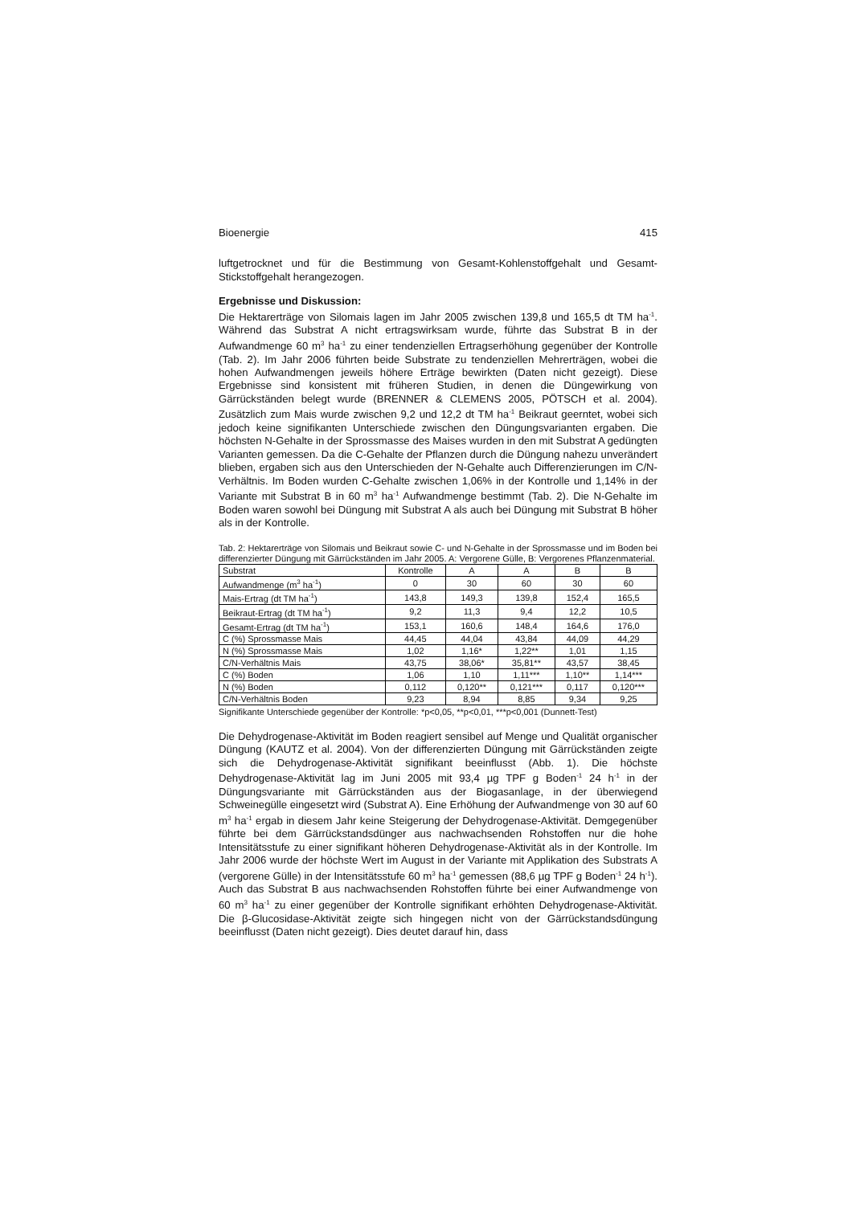Bioenergie 415
luftgetrocknet und für die Bestimmung von Gesamt-Kohlenstoffgehalt und Gesamt-Stickstoffgehalt herangezogen.
Ergebnisse und Diskussion:
Die Hektarerträge von Silomais lagen im Jahr 2005 zwischen 139,8 und 165,5 dt TM ha<sup>-1</sup>. Während das Substrat A nicht ertragswirksam wurde, führte das Substrat B in der Aufwandmenge 60 m<sup>3</sup> ha<sup>-1</sup> zu einer tendenziellen Ertragserhöhung gegenüber der Kontrolle (Tab. 2). Im Jahr 2006 führten beide Substrate zu tendenziellen Mehrerträgen, wobei die hohen Aufwandmengen jeweils höhere Erträge bewirkten (Daten nicht gezeigt). Diese Ergebnisse sind konsistent mit früheren Studien, in denen die Düngewirkung von Gärrückständen belegt wurde (BRENNER & CLEMENS 2005, PÖTSCH et al. 2004). Zusätzlich zum Mais wurde zwischen 9,2 und 12,2 dt TM ha<sup>-1</sup> Beikraut geerntet, wobei sich jedoch keine signifikanten Unterschiede zwischen den Düngungsvarianten ergaben. Die höchsten N-Gehalte in der Sprossmasse des Maises wurden in den mit Substrat A gedüngten Varianten gemessen. Da die C-Gehalte der Pflanzen durch die Düngung nahezu unverändert blieben, ergaben sich aus den Unterschieden der N-Gehalte auch Differenzierungen im C/N-Verhältnis. Im Boden wurden C-Gehalte zwischen 1,06% in der Kontrolle und 1,14% in der Variante mit Substrat B in 60 m<sup>3</sup> ha<sup>-1</sup> Aufwandmenge bestimmt (Tab. 2). Die N-Gehalte im Boden waren sowohl bei Düngung mit Substrat A als auch bei Düngung mit Substrat B höher als in der Kontrolle.
Tab. 2: Hektarerträge von Silomais und Beikraut sowie C- und N-Gehalte in der Sprossmasse und im Boden bei differenzierter Düngung mit Gärrückständen im Jahr 2005. A: Vergorene Gülle, B: Vergorenes Pflanzenmaterial.
| Substrat | Kontrolle | A | A | B | B |
| --- | --- | --- | --- | --- | --- |
| Aufwandmenge (m<sup>3</sup> ha<sup>-1</sup>) | 0 | 30 | 60 | 30 | 60 |
| Mais-Ertrag (dt TM ha<sup>-1</sup>) | 143,8 | 149,3 | 139,8 | 152,4 | 165,5 |
| Beikraut-Ertrag (dt TM ha<sup>-1</sup>) | 9,2 | 11,3 | 9,4 | 12,2 | 10,5 |
| Gesamt-Ertrag (dt TM ha<sup>-1</sup>) | 153,1 | 160,6 | 148,4 | 164,6 | 176,0 |
| C (%) Sprossmasse Mais | 44,45 | 44,04 | 43,84 | 44,09 | 44,29 |
| N (%) Sprossmasse Mais | 1,02 | 1,16* | 1,22** | 1,01 | 1,15 |
| C/N-Verhältnis Mais | 43,75 | 38,06* | 35,81** | 43,57 | 38,45 |
| C (%) Boden | 1,06 | 1,10 | 1,11*** | 1,10** | 1,14*** |
| N (%) Boden | 0,112 | 0,120** | 0,121*** | 0,117 | 0,120*** |
| C/N-Verhältnis Boden | 9,23 | 8,94 | 8,85 | 9,34 | 9,25 |
Signifikante Unterschiede gegenüber der Kontrolle: *p<0,05, **p<0,01, ***p<0,001 (Dunnett-Test)
Die Dehydrogenase-Aktivität im Boden reagiert sensibel auf Menge und Qualität organischer Düngung (KAUTZ et al. 2004). Von der differenzierten Düngung mit Gärrückständen zeigte sich die Dehydrogenase-Aktivität signifikant beeinflusst (Abb. 1). Die höchste Dehydrogenase-Aktivität lag im Juni 2005 mit 93,4 µg TPF g Boden<sup>-1</sup> 24 h<sup>-1</sup> in der Düngungsvariante mit Gärrückständen aus der Biogasanlage, in der überwiegend Schweinegülle eingesetzt wird (Substrat A). Eine Erhöhung der Aufwandmenge von 30 auf 60 m<sup>3</sup> ha<sup>-1</sup> ergab in diesem Jahr keine Steigerung der Dehydrogenase-Aktivität. Demgegenüber führte bei dem Gärrückstandsdünger aus nachwachsenden Rohstoffen nur die hohe Intensitätsstufe zu einer signifikant höheren Dehydrogenase-Aktivität als in der Kontrolle. Im Jahr 2006 wurde der höchste Wert im August in der Variante mit Applikation des Substrats A (vergorene Gülle) in der Intensitätsstufe 60 m<sup>3</sup> ha<sup>-1</sup> gemessen (88,6 µg TPF g Boden<sup>-1</sup> 24 h<sup>-1</sup>). Auch das Substrat B aus nachwachsenden Rohstoffen führte bei einer Aufwandmenge von 60 m<sup>3</sup> ha<sup>-1</sup> zu einer gegenüber der Kontrolle signifikant erhöhten Dehydrogenase-Aktivität. Die β-Glucosidase-Aktivität zeigte sich hingegen nicht von der Gärrückstandsdüngung beeinflusst (Daten nicht gezeigt). Dies deutet darauf hin, dass